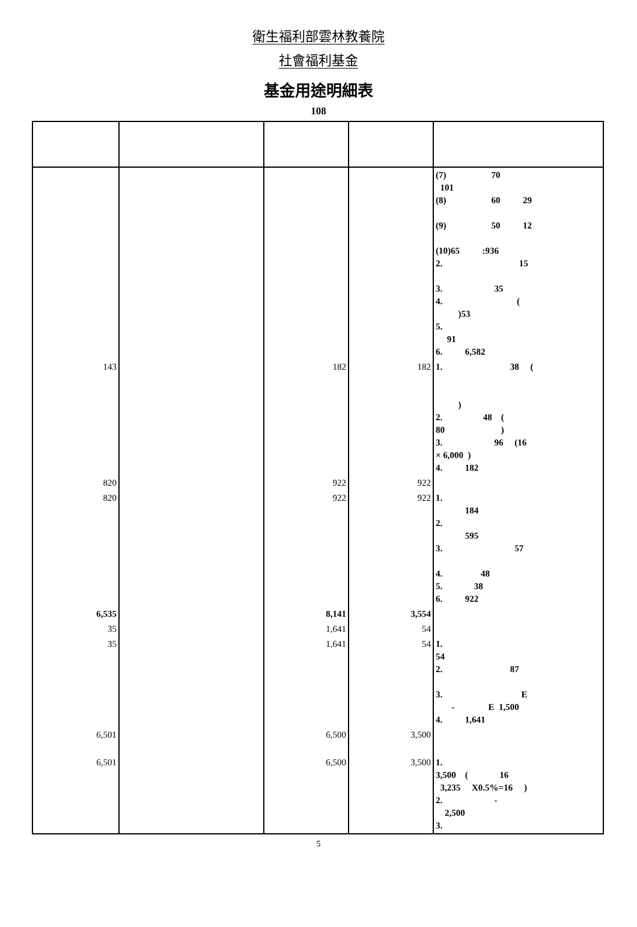衛生福利部雲林教養院
社會福利基金
基金用途明細表
108
| | | | | (7) 70 101 (8) 60 29 (9) 50 12 (10)65 :936 2. 15 3. 35 4. ( )53 5. 91 6. 6,582 |
| 143 | | 182 | 182 | 1. 38 ( ) 2. 48 ( 80 ) 3. 96 (16 × 6,000 ) 4. 182 |
| 820 | | 922 | 922 | |
| 820 | | 922 | 922 | 1. 184 2. 595 3. 57 4. 48 5. 38 6. 922 |
| 6,535 | | 8,141 | 3,554 | |
| 35 | | 1,641 | 54 | |
| 35 | | 1,641 | 54 | 1. 54 2. 87 3. E - E 1,500 4. 1,641 |
| 6,501 | | 6,500 | 3,500 | |
| 6,501 | | 6,500 | 3,500 | 1. 3,500 ( 16 3,235 X0.5%=16 ) 2. - 2,500 3. |
5